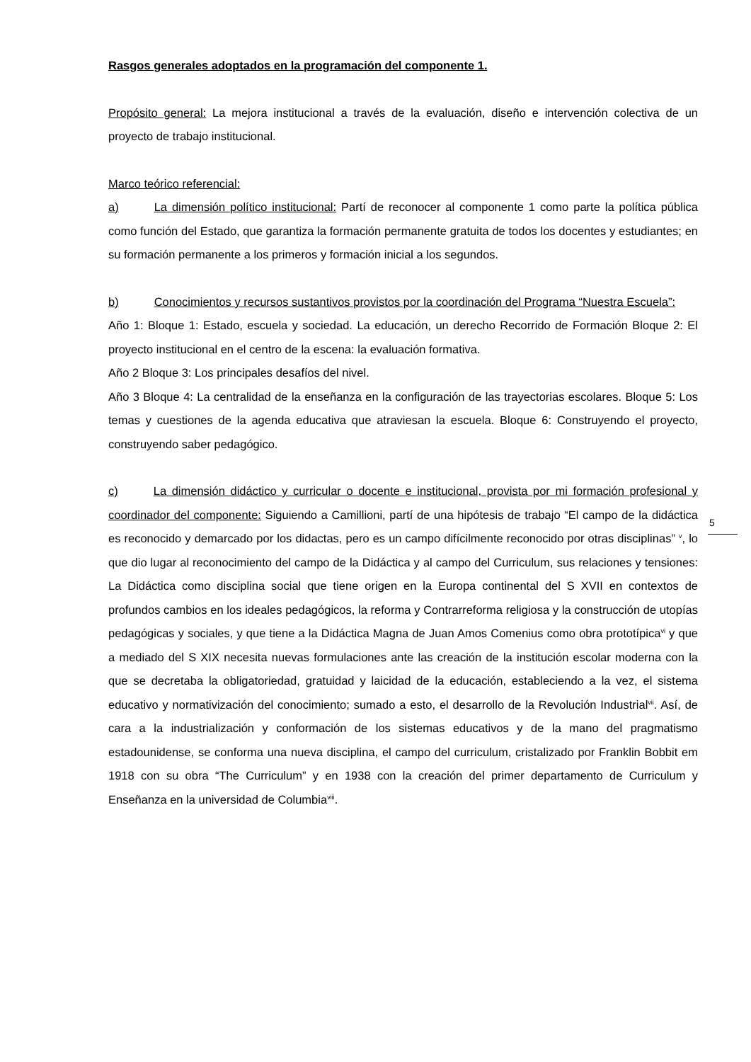Rasgos generales adoptados en la programación del componente 1.
Propósito general: La mejora institucional a través de la evaluación, diseño e intervención colectiva de un proyecto de trabajo institucional.
Marco teórico referencial:
a) La dimensión político institucional: Partí de reconocer al componente 1 como parte la política pública como función del Estado, que garantiza la formación permanente gratuita de todos los docentes y estudiantes; en su formación permanente a los primeros y formación inicial a los segundos.
b) Conocimientos y recursos sustantivos provistos por la coordinación del Programa “Nuestra Escuela”:
Año 1: Bloque 1: Estado, escuela y sociedad. La educación, un derecho Recorrido de Formación Bloque 2: El proyecto institucional en el centro de la escena: la evaluación formativa.
Año 2 Bloque 3: Los principales desafíos del nivel.
Año 3 Bloque 4: La centralidad de la enseñanza en la configuración de las trayectorias escolares. Bloque 5: Los temas y cuestiones de la agenda educativa que atraviesan la escuela. Bloque 6: Construyendo el proyecto, construyendo saber pedagógico.
c) La dimensión didáctico y curricular o docente e institucional, provista por mi formación profesional y coordinador del componente: Siguiendo a Camillioni, partí de una hipótesis de trabajo “El campo de la didáctica es reconocido y demarcado por los didactas, pero es un campo difícilmente reconocido por otras disciplinas” <sup>v</sup>, lo que dio lugar al reconocimiento del campo de la Didáctica y al campo del Curriculum, sus relaciones y tensiones: La Didáctica como disciplina social que tiene origen en la Europa continental del S XVII en contextos de profundos cambios en los ideales pedagógicos, la reforma y Contrarreforma religiosa y la construcción de utopías pedagógicas y sociales, y que tiene a la Didáctica Magna de Juan Amos Comenius como obra prototípica<sup>vi</sup> y que a mediado del S XIX necesita nuevas formulaciones ante las creación de la institución escolar moderna con la que se decretaba la obligatoriedad, gratuidad y laicidad de la educación, estableciendo a la vez, el sistema educativo y normativización del conocimiento; sumado a esto, el desarrollo de la Revolución Industrial<sup>vii</sup>. Así, de cara a la industrialización y conformación de los sistemas educativos y de la mano del pragmatismo estadounidense, se conforma una nueva disciplina, el campo del curriculum, cristalizado por Franklin Bobbit em 1918 con su obra “The Curriculum” y en 1938 con la creación del primer departamento de Curriculum y Enseñanza en la universidad de Columbia<sup>viii</sup>.
5